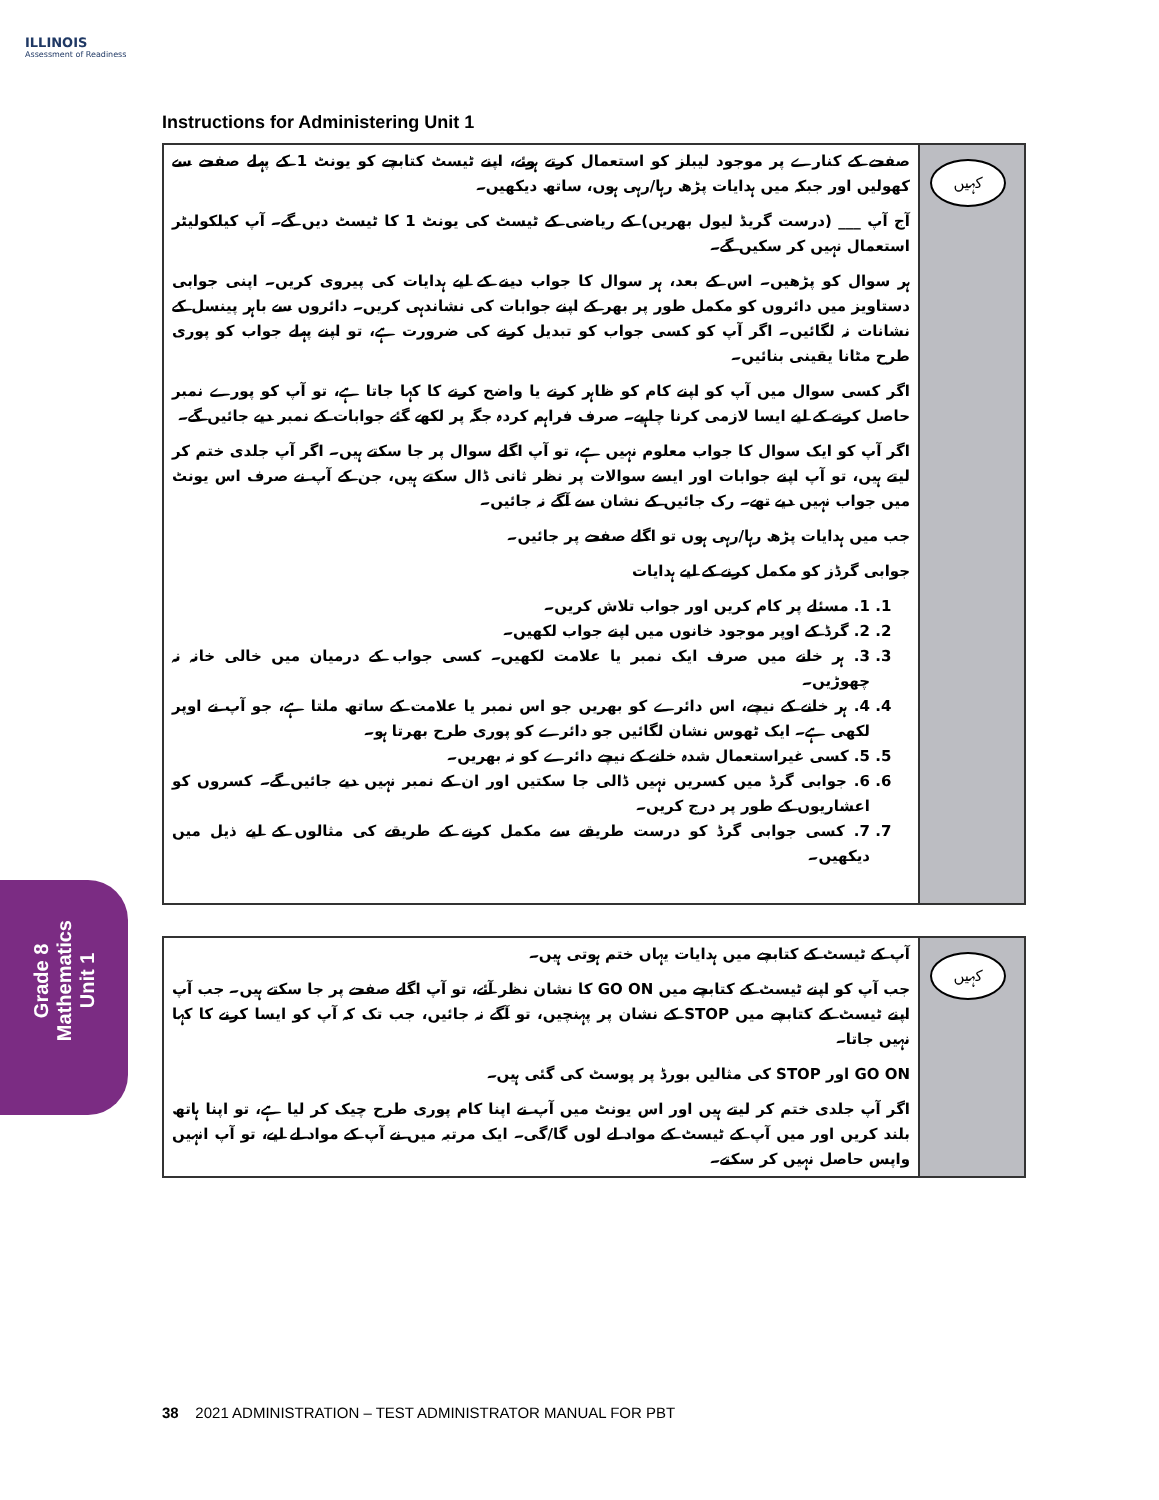ILLINOIS
Assessment of Readiness
Instructions for Administering Unit 1
صفحے کے کنارے پر موجود لیبلز کو استعمال کرتے ہوئے، اپنے ٹیسٹ کتابچے کو یونٹ 1 کے پہلے صفحے سے کھولیں اور جبکہ میں ہدایات پڑھ رہا/رہی ہوں، ساتھ دیکھیں۔
آج آپ ___ (درست گریڈ لیول بھریں) کے ریاضی کے ٹیسٹ کی یونٹ 1 کا ٹیسٹ دیں گے۔ آپ کیلکولیٹر استعمال نہیں کر سکیں گے۔
ہر سوال کو پڑھیں۔ اس کے بعد، ہر سوال کا جواب دینے کے لیے ہدایات کی پیروی کریں۔ اپنی جوابی دستاویز میں دائروں کو مکمل طور پر بھر کے اپنے جوابات کی نشاندہی کریں۔ دائروں سے باہر پینسل کے نشانات نہ لگائیں۔ اگر آپ کو کسی جواب کو تبدیل کرنے کی ضرورت ہے، تو اپنے پہلے جواب کو پوری طرح مٹانا یقینی بنائیں۔
اگر کسی سوال میں آپ کو اپنے کام کو ظاہر کرنے یا واضح کرنے کا کہا جاتا ہے، تو آپ کو پورے نمبر حاصل کرنے کے لیے ایسا لازمی کرنا چاہیے۔ صرف فراہم کردہ جگہ پر لکھے گئے جوابات کے نمبر دیے جائیں گے۔
اگر آپ کو ایک سوال کا جواب معلوم نہیں ہے، تو آپ اگلے سوال پر جا سکتے ہیں۔ اگر آپ جلدی ختم کر لیتے ہیں، تو آپ اپنے جوابات اور ایسے سوالات پر نظر ثانی ڈال سکتے ہیں، جن کے آپ نے صرف اس یونٹ میں جواب نہیں دیے تھے۔ رک جائیں کے نشان سے آگے نہ جائیں۔
جب میں ہدایات پڑھ رہا/رہی ہوں تو اگلے صفحے پر جائیں۔
جوابی گرڈز کو مکمل کرنے کے لیے ہدایات
1. 1. مسئلے پر کام کریں اور جواب تلاش کریں۔
2. 2. گرڈ کے اوپر موجود خانوں میں اپنے جواب لکھیں۔
3. 3. ہر خانے میں صرف ایک نمبر یا علامت لکھیں۔ کسی جواب کے درمیان میں خالی خانہ نہ چھوڑیں۔
4. 4. ہر خانے کے نیچے، اس دائرے کو بھریں جو اس نمبر یا علامت کے ساتھ ملتا ہے، جو آپ نے اوپر لکھی ہے۔ ایک ٹھوس نشان لگائیں جو دائرے کو پوری طرح بھرتا ہو۔
5. 5. کسی غیراستعمال شدہ خانے کے نیچے دائرے کو نہ بھریں۔
6. 6. جوابی گرڈ میں کسریں نہیں ڈالی جا سکتیں اور ان کے نمبر نہیں دیے جائیں گے۔ کسروں کو اعشاریوں کے طور پر درج کریں۔
7. 7. کسی جوابی گرڈ کو درست طریقے سے مکمل کرنے کے طریقے کی مثالوں کے لیے ذیل میں دیکھیں۔
کہیں
آپ کے ٹیسٹ کے کتابچے میں ہدایات یہاں ختم ہوتی ہیں۔
جب آپ کو اپنے ٹیسٹ کے کتابچے میں GO ON کا نشان نظر آئے، تو آپ اگلے صفحے پر جا سکتے ہیں۔ جب آپ اپنے ٹیسٹ کے کتابچے میں STOP کے نشان پر پہنچیں، تو آگے نہ جائیں، جب تک کہ آپ کو ایسا کرنے کا کہا نہیں جاتا۔
GO ON اور STOP کی مثالیں بورڈ پر پوسٹ کی گئی ہیں۔
اگر آپ جلدی ختم کر لیتے ہیں اور اس یونٹ میں آپ نے اپنا کام پوری طرح چیک کر لیا ہے، تو اپنا ہاتھ بلند کریں اور میں آپ کے ٹیسٹ کے مواد لے لوں گا/گی۔ ایک مرتبہ میں نے آپ کے مواد لے لیے، تو آپ انہیں واپس حاصل نہیں کر سکتے۔
کہیں
Grade 8
Mathematics
Unit 1
38 2021 ADMINISTRATION – TEST ADMINISTRATOR MANUAL FOR PBT